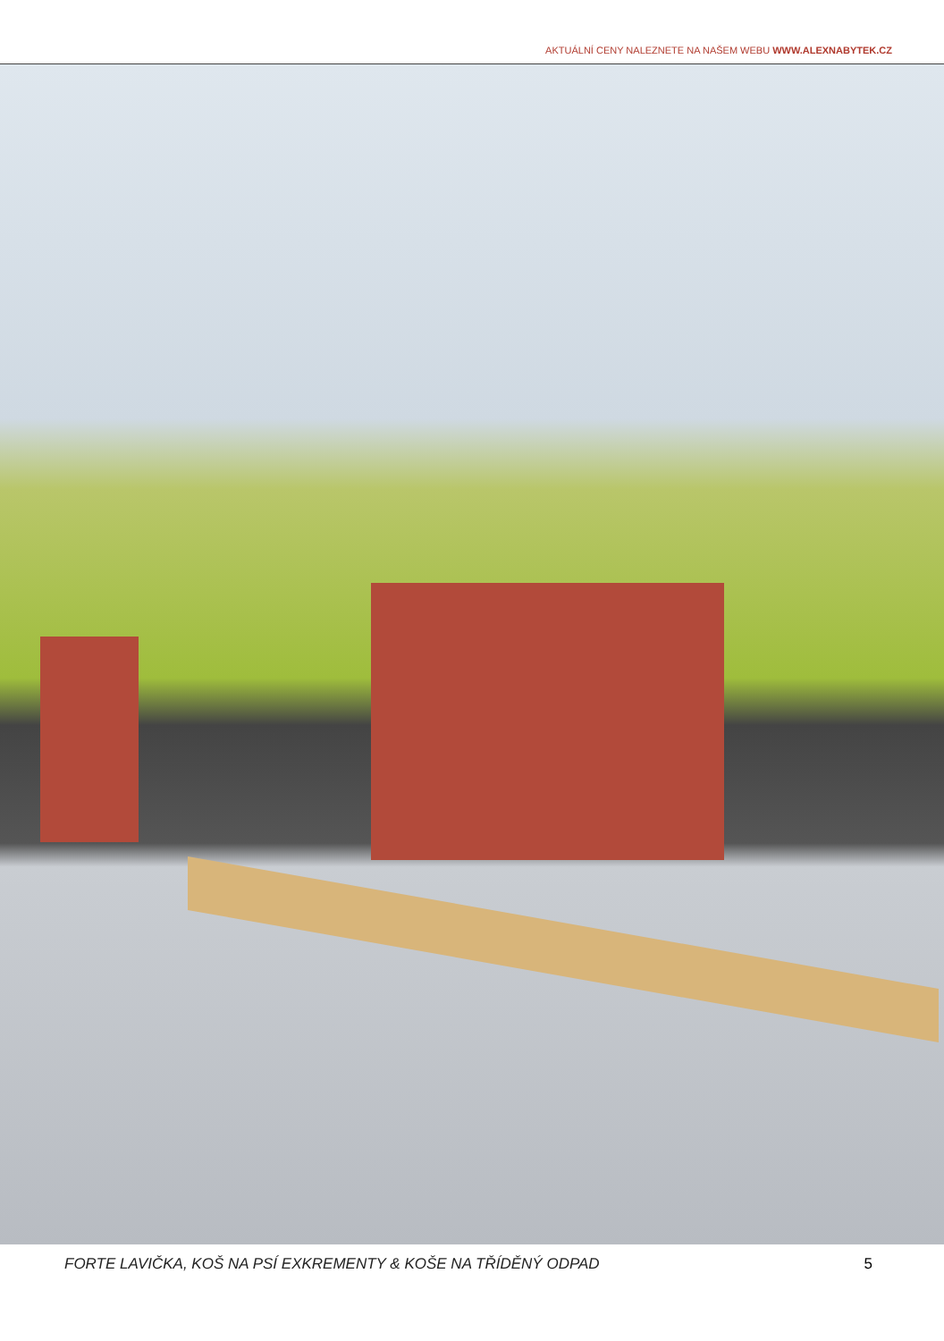AKTUÁLNÍ CENY NALEZNETE NA NAŠEM WEBU WWW.ALEXNABYTEK.CZ
FORTE LAVIČKA, KOŠ NA PSÍ EXKREMENTY & KOŠE NA TŘÍDĚNÝ ODPAD 5